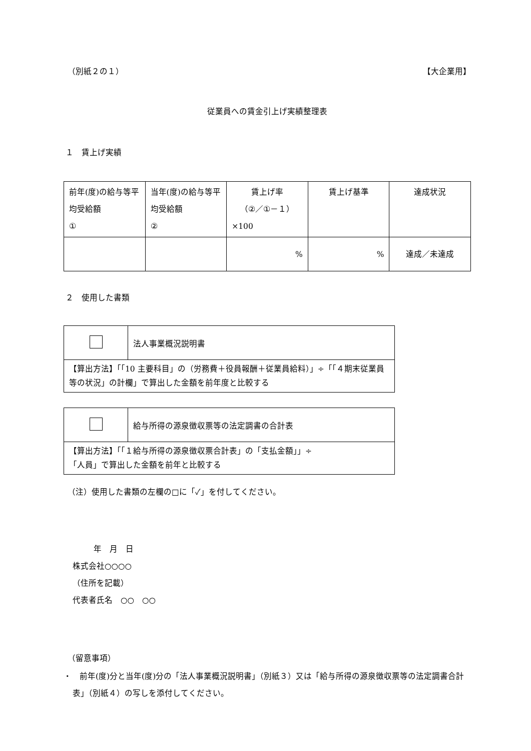（別紙２の１） 【大企業用】
従業員への賃金引上げ実績整理表
１　賃上げ実績
| 前年(度)の給与等平均受給額 ① | 当年(度)の給与等平均受給額 ② | 賃上げ率 （②／①－１） ×100 | 賃上げ基準 | 達成状況 |
| | | % | % | 達成／未達成 |
２　使用した書類
| | 法人事業概況説明書 |
| 【算出方法】「「10 主要科目」の（労務費＋役員報酬＋従業員給料）」÷「「４期末従業員等の状況」の計欄」で算出した金額を前年度と比較する | |
| | 給与所得の源泉徴収票等の法定調書の合計表 |
| 【算出方法】「「１給与所得の源泉徴収票合計表」の「支払金額」」÷ 「人員」で算出した金額を前年と比較する | |
（注）使用した書類の左欄の□に「✓」を付してください。
年　月　日
株式会社○○○○
（住所を記載）
代表者氏名　○○　○○
（留意事項）
・　前年(度)分と当年(度)分の「法人事業概況説明書」（別紙３）又は「給与所得の源泉徴収票等の法定調書合計表」（別紙４）の写しを添付してください。